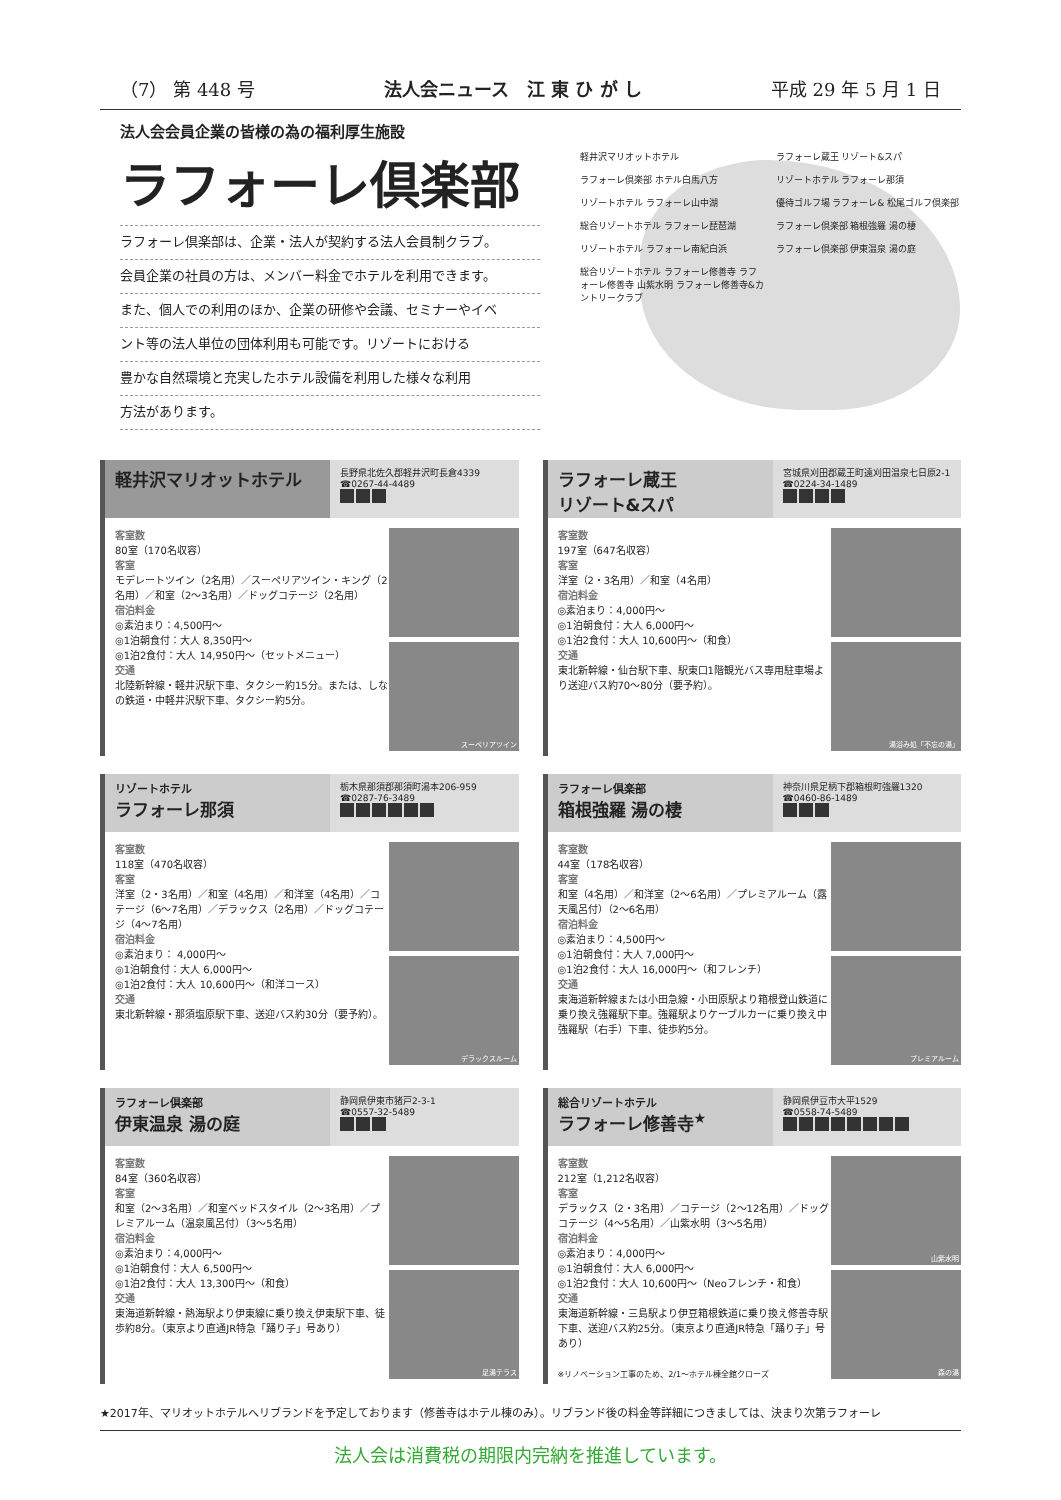（7） 第 448 号 法人会ニュース　江 東 ひ が し 平成 29 年 5 月 1 日
法人会会員企業の皆様の為の福利厚生施設
ラフォーレ倶楽部
ラフォーレ倶楽部は、企業・法人が契約する法人会員制クラブ。
会員企業の社員の方は、メンバー料金でホテルを利用できます。
また、個人での利用のほか、企業の研修や会議、セミナーやイベ
ント等の法人単位の団体利用も可能です。リゾートにおける
豊かな自然環境と充実したホテル設備を利用した様々な利用
方法があります。
軽井沢マリオットホテル
ラフォーレ蔵王 リゾート&スパ
ラフォーレ倶楽部 ホテル白馬八方
リゾートホテル ラフォーレ那須
リゾートホテル ラフォーレ山中湖
優待ゴルフ場 ラフォーレ& 松尾ゴルフ倶楽部
総合リゾートホテル ラフォーレ琵琶湖
ラフォーレ倶楽部 箱根強羅 湯の棲
リゾートホテル ラフォーレ南紀白浜
ラフォーレ倶楽部 伊東温泉 湯の庭
総合リゾートホテル ラフォーレ修善寺 ラフォーレ修善寺 山紫水明 ラフォーレ修善寺&カントリークラブ
軽井沢マリオットホテル
長野県北佐久郡軽井沢町長倉4339
☎0267-44-4489
客室数
80室（170名収容）
客室
モデレートツイン（2名用）／スーペリアツイン・キング（2名用）／和室（2〜3名用）／ドッグコテージ（2名用）
宿泊料金
◎素泊まり：4,500円〜
◎1泊朝食付：大人 8,350円〜
◎1泊2食付：大人 14,950円〜（セットメニュー）
交通
北陸新幹線・軽井沢駅下車、タクシー約15分。または、しなの鉄道・中軽井沢駅下車、タクシー約5分。
スーペリアツイン
ラフォーレ蔵王
リゾート&スパ
宮城県刈田郡蔵王町遠刈田温泉七日原2-1
☎0224-34-1489
客室数
197室（647名収容）
客室
洋室（2・3名用）／和室（4名用）
宿泊料金
◎素泊まり：4,000円〜
◎1泊朝食付：大人 6,000円〜
◎1泊2食付：大人 10,600円〜（和食）
交通
東北新幹線・仙台駅下車、駅東口1階観光バス専用駐車場より送迎バス約70〜80分（要予約）。
湯浴み処「不忘の湯」
リゾートホテル
ラフォーレ那須
栃木県那須郡那須町湯本206-959
☎0287-76-3489
客室数
118室（470名収容）
客室
洋室（2・3名用）／和室（4名用）／和洋室（4名用）／コテージ（6〜7名用）／デラックス（2名用）／ドッグコテージ（4〜7名用）
宿泊料金
◎素泊まり： 4,000円〜
◎1泊朝食付：大人 6,000円〜
◎1泊2食付：大人 10,600円〜（和洋コース）
交通
東北新幹線・那須塩原駅下車、送迎バス約30分（要予約）。
デラックスルーム
ラフォーレ倶楽部
箱根強羅 湯の棲
神奈川県足柄下郡箱根町強羅1320
☎0460-86-1489
客室数
44室（178名収容）
客室
和室（4名用）／和洋室（2〜6名用）／プレミアルーム（露天風呂付）（2〜6名用）
宿泊料金
◎素泊まり：4,500円〜
◎1泊朝食付：大人 7,000円〜
◎1泊2食付：大人 16,000円〜（和フレンチ）
交通
東海道新幹線または小田急線・小田原駅より箱根登山鉄道に乗り換え強羅駅下車。強羅駅よりケーブルカーに乗り換え中強羅駅（右手）下車、徒歩約5分。
プレミアルーム
ラフォーレ倶楽部
伊東温泉 湯の庭
静岡県伊東市猪戸2-3-1
☎0557-32-5489
客室数
84室（360名収容）
客室
和室（2〜3名用）／和室ベッドスタイル（2〜3名用）／プレミアルーム（温泉風呂付）（3〜5名用）
宿泊料金
◎素泊まり：4,000円〜
◎1泊朝食付：大人 6,500円〜
◎1泊2食付：大人 13,300円〜（和食）
交通
東海道新幹線・熱海駅より伊東線に乗り換え伊東駅下車、徒歩約8分。（東京より直通JR特急「踊り子」号あり）
足湯テラス
総合リゾートホテル
ラフォーレ修善寺<sup>★</sup>
静岡県伊豆市大平1529
☎0558-74-5489
客室数
212室（1,212名収容）
客室
デラックス（2・3名用）／コテージ（2〜12名用）／ドッグコテージ（4〜5名用）／山紫水明（3〜5名用）
宿泊料金
◎素泊まり：4,000円〜
◎1泊朝食付：大人 6,000円〜
◎1泊2食付：大人 10,600円〜（Neoフレンチ・和食）
交通
東海道新幹線・三島駅より伊豆箱根鉄道に乗り換え修善寺駅下車、送迎バス約25分。（東京より直通JR特急「踊り子」号あり）
※リノベーション工事のため、2/1〜ホテル棟全館クローズ
山紫水明
森の湯
★2017年、マリオットホテルへリブランドを予定しております（修善寺はホテル棟のみ）。リブランド後の料金等詳細につきましては、決まり次第ラフォーレ
法人会は消費税の期限内完納を推進しています。